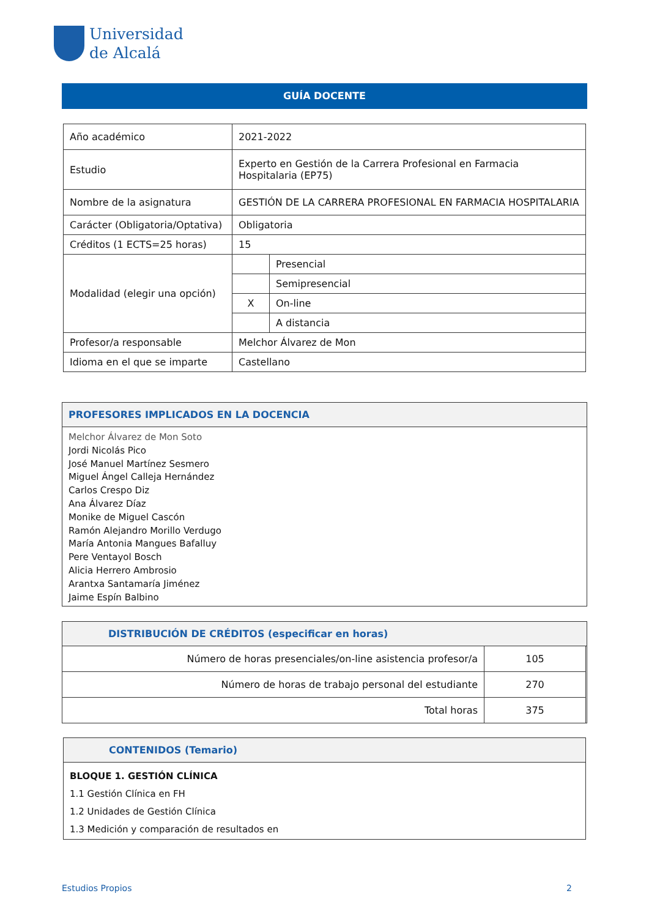Universidad
de Alcalá
GUÍA DOCENTE
| Año académico | 2021-2022 | |
| Estudio | Experto en Gestión de la Carrera Profesional en Farmacia Hospitalaria (EP75) | |
| Nombre de la asignatura | GESTIÓN DE LA CARRERA PROFESIONAL EN FARMACIA HOSPITALARIA | |
| Carácter (Obligatoria/Optativa) | Obligatoria | |
| Créditos (1 ECTS=25 horas) | 15 | |
| Modalidad (elegir una opción) | | Presencial |
| | | Semipresencial |
| | X | On-line |
| | | A distancia |
| Profesor/a responsable | Melchor Álvarez de Mon | |
| Idioma en el que se imparte | Castellano | |
PROFESORES IMPLICADOS EN LA DOCENCIA
Melchor Álvarez de Mon Soto
Jordi Nicolás Pico
José Manuel Martínez Sesmero
Miguel Ángel Calleja Hernández
Carlos Crespo Diz
Ana Álvarez Díaz
Monike de Miguel Cascón
Ramón Alejandro Morillo Verdugo
María Antonia Mangues Bafalluy
Pere Ventayol Bosch
Alicia Herrero Ambrosio
Arantxa Santamaría Jiménez
Jaime Espín Balbino
DISTRIBUCIÓN DE CRÉDITOS (especificar en horas)
| Número de horas presenciales/on-line asistencia profesor/a | 105 |
| Número de horas de trabajo personal del estudiante | 270 |
| Total horas | 375 |
CONTENIDOS (Temario)
BLOQUE 1. GESTIÓN CLÍNICA
1.1 Gestión Clínica en FH
1.2 Unidades de Gestión Clínica
1.3 Medición y comparación de resultados en
Estudios Propios 2